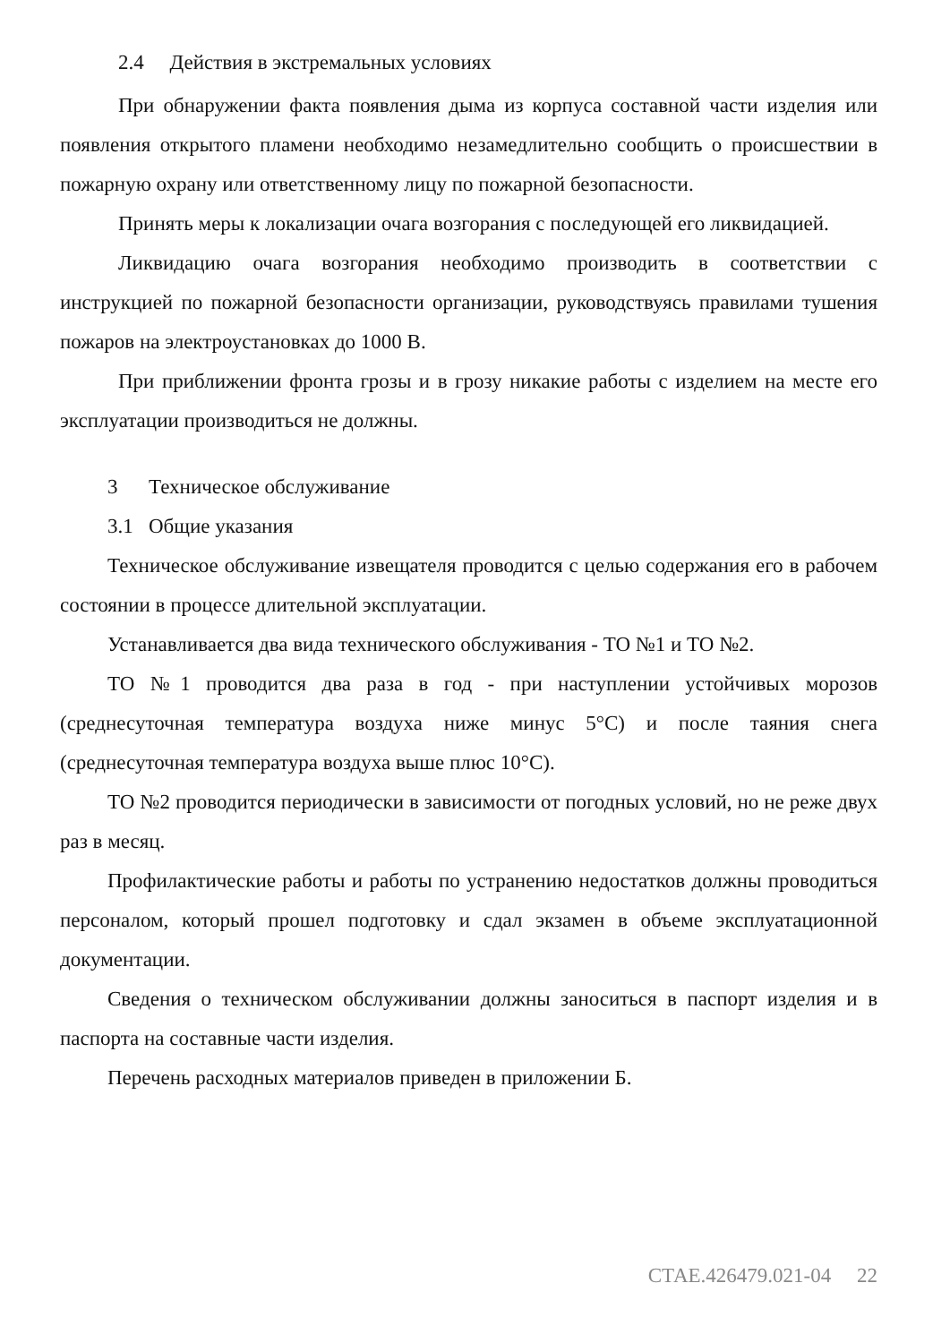2.4 Действия в экстремальных условиях
При обнаружении факта появления дыма из корпуса составной части изделия или появления открытого пламени необходимо незамедлительно сообщить о происшествии в пожарную охрану или ответственному лицу по пожарной безопасности.
Принять меры к локализации очага возгорания с последующей его ликвидацией.
Ликвидацию очага возгорания необходимо производить в соответствии с инструкцией по пожарной безопасности организации, руководствуясь правилами тушения пожаров на электроустановках до 1000 В.
При приближении фронта грозы и в грозу никакие работы с изделием на месте его эксплуатации производиться не должны.
3 Техническое обслуживание
3.1 Общие указания
Техническое обслуживание извещателя проводится с целью содержания его в рабочем состоянии в процессе длительной эксплуатации.
Устанавливается два вида технического обслуживания - ТО №1 и ТО №2.
ТО №1 проводится два раза в год - при наступлении устойчивых морозов (среднесуточная температура воздуха ниже минус 5°С) и после таяния снега (среднесуточная температура воздуха выше плюс 10°С).
ТО №2 проводится периодически в зависимости от погодных условий, но не реже двух раз в месяц.
Профилактические работы и работы по устранению недостатков должны проводиться персоналом, который прошел подготовку и сдал экзамен в объеме эксплуатационной документации.
Сведения о техническом обслуживании должны заноситься в паспорт изделия и в паспорта на составные части изделия.
Перечень расходных материалов приведен в приложении Б.
СТАЕ.426479.021-04 22